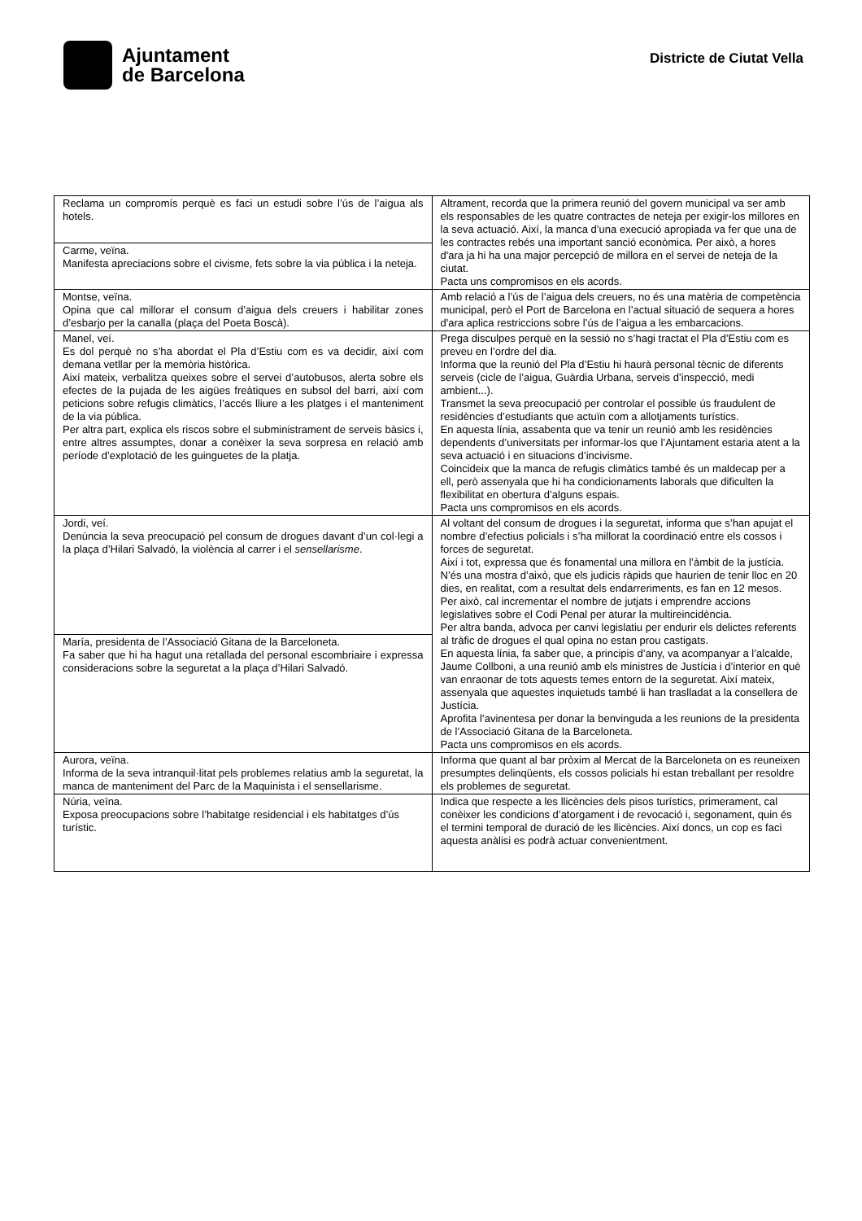Ajuntament
de Barcelona
Districte de Ciutat Vella
| Reclama un compromís perquè es faci un estudi sobre l’ús de l’aigua als hotels. | Altrament, recorda que la primera reunió del govern municipal va ser amb els responsables de les quatre contractes de neteja per exigir-los millores en la seva actuació. Així, la manca d’una execució apropiada va fer que una de les contractes rebés una important sanció econòmica. Per això, a hores d'ara ja hi ha una major percepció de millora en el servei de neteja de la ciutat. Pacta uns compromisos en els acords. |
| Carme, veïna. Manifesta apreciacions sobre el civisme, fets sobre la via pública i la neteja. | |
| Montse, veïna. Opina que cal millorar el consum d’aigua dels creuers i habilitar zones d’esbarjo per la canalla (plaça del Poeta Boscà). | Amb relació a l’ús de l’aigua dels creuers, no és una matèria de competència municipal, però el Port de Barcelona en l’actual situació de sequera a hores d'ara aplica restriccions sobre l’ús de l’aigua a les embarcacions. |
| Manel, veí. Es dol perquè no s’ha abordat el Pla d’Estiu com es va decidir, així com demana vetllar per la memòria històrica. Així mateix, verbalitza queixes sobre el servei d’autobusos, alerta sobre els efectes de la pujada de les aigües freàtiques en subsol del barri, així com peticions sobre refugis climàtics, l’accés lliure a les platges i el manteniment de la via pública. Per altra part, explica els riscos sobre el subministrament de serveis bàsics i, entre altres assumptes, donar a conèixer la seva sorpresa en relació amb període d’explotació de les guinguetes de la platja. | Prega disculpes perquè en la sessió no s’hagi tractat el Pla d’Estiu com es preveu en l’ordre del dia. Informa que la reunió del Pla d’Estiu hi haurà personal tècnic de diferents serveis (cicle de l’aigua, Guàrdia Urbana, serveis d’inspecció, medi ambient...). Transmet la seva preocupació per controlar el possible ús fraudulent de residències d’estudiants que actuïn com a allotjaments turístics. En aquesta línia, assabenta que va tenir un reunió amb les residències dependents d’universitats per informar-los que l’Ajuntament estaria atent a la seva actuació i en situacions d’incivisme. Coincideix que la manca de refugis climàtics també és un maldecap per a ell, però assenyala que hi ha condicionaments laborals que dificulten la flexibilitat en obertura d’alguns espais. Pacta uns compromisos en els acords. |
| Jordi, veí. Denúncia la seva preocupació pel consum de drogues davant d’un col·legi a la plaça d’Hilari Salvadó, la violència al carrer i el sensellarisme . | Al voltant del consum de drogues i la seguretat, informa que s’han apujat el nombre d’efectius policials i s’ha millorat la coordinació entre els cossos i forces de seguretat. Així i tot, expressa que és fonamental una millora en l’àmbit de la justícia. N’és una mostra d’això, que els judicis ràpids que haurien de tenir lloc en 20 dies, en realitat, com a resultat dels endarreriments, es fan en 12 mesos. Per això, cal incrementar el nombre de jutjats i emprendre accions legislatives sobre el Codi Penal per aturar la multireincidència. Per altra banda, advoca per canvi legislatiu per endurir els delictes referents al tràfic de drogues el qual opina no estan prou castigats. En aquesta línia, fa saber que, a principis d’any, va acompanyar a l’alcalde, Jaume Collboni, a una reunió amb els ministres de Justícia i d’interior en què van enraonar de tots aquests temes entorn de la seguretat. Així mateix, assenyala que aquestes inquietuds també li han traslladat a la consellera de Justícia. Aprofita l’avinentesa per donar la benvinguda a les reunions de la presidenta de l’Associació Gitana de la Barceloneta. Pacta uns compromisos en els acords. |
| María, presidenta de l’Associació Gitana de la Barceloneta. Fa saber que hi ha hagut una retallada del personal escombriaire i expressa consideracions sobre la seguretat a la plaça d’Hilari Salvadó. | |
| Aurora, veïna. Informa de la seva intranquil·litat pels problemes relatius amb la seguretat, la manca de manteniment del Parc de la Maquinista i el sensellarisme. | Informa que quant al bar pròxim al Mercat de la Barceloneta on es reuneixen presumptes delinqüents, els cossos policials hi estan treballant per resoldre els problemes de seguretat. |
| Núria, veïna. Exposa preocupacions sobre l’habitatge residencial i els habitatges d’ús turístic. | Indica que respecte a les llicències dels pisos turístics, primerament, cal conèixer les condicions d’atorgament i de revocació i, segonament, quin és el termini temporal de duració de les llicències. Així doncs, un cop es faci aquesta anàlisi es podrà actuar convenientment. |